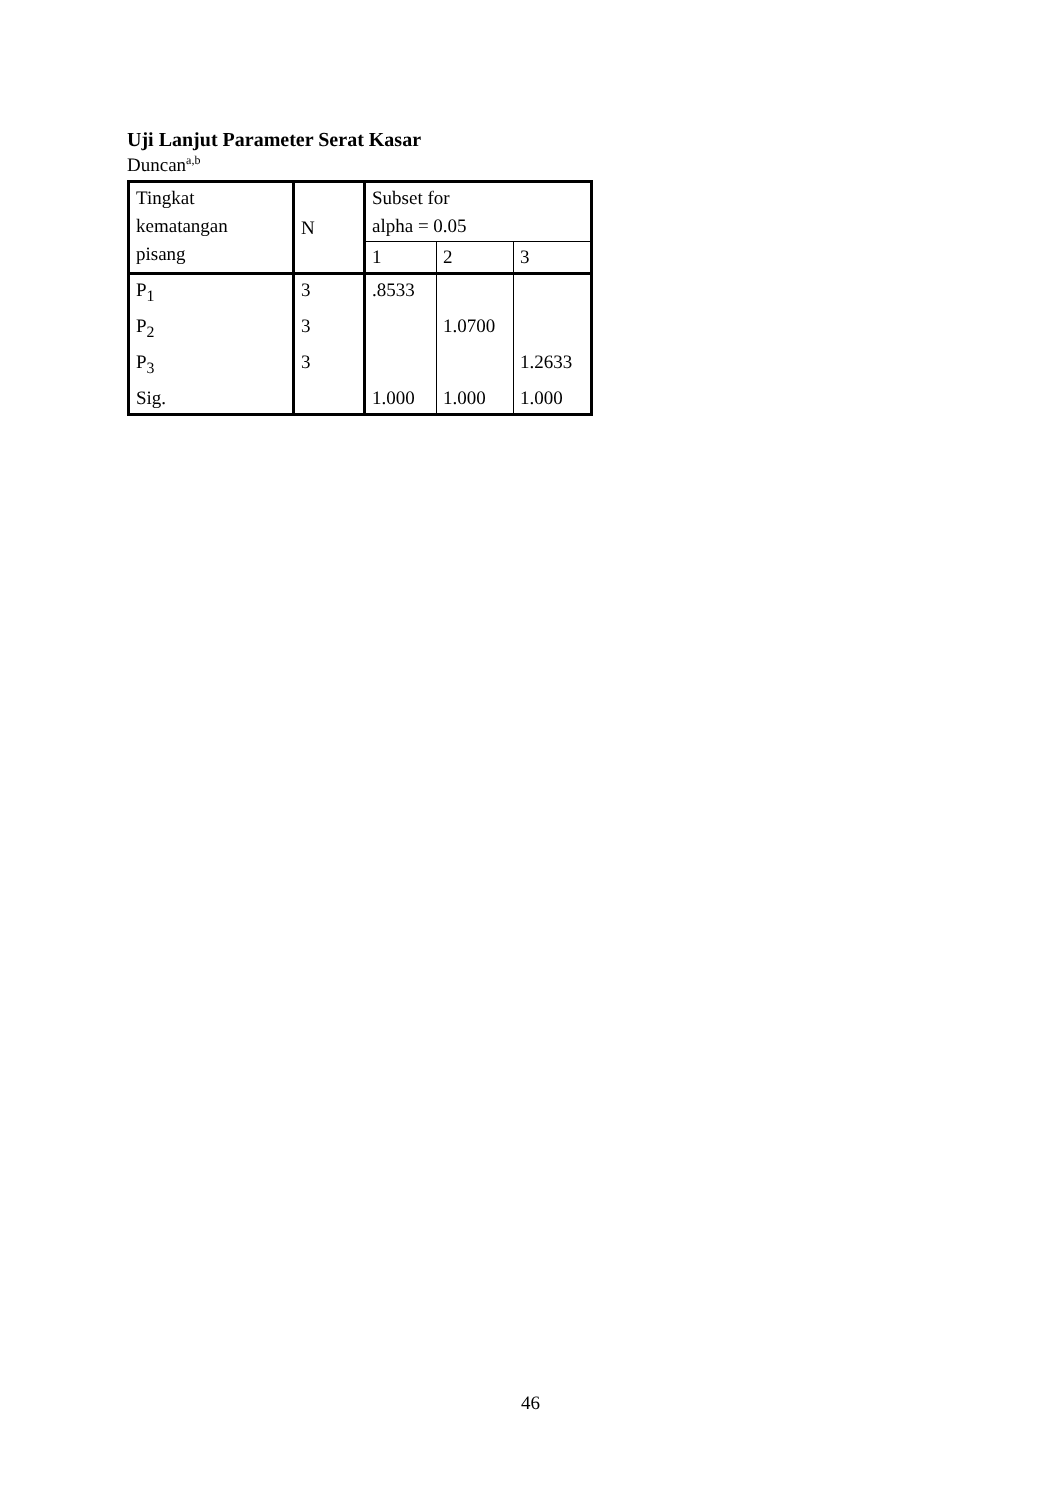Uji Lanjut Parameter Serat Kasar
Duncan<sup>a,b</sup>
| Tingkat kematangan pisang | N | Subset for alpha = 0.05 | | |
| --- | --- | --- | --- | --- |
| | | 1 | 2 | 3 |
| P<sub>1</sub> | 3 | .8533 | | |
| P<sub>2</sub> | 3 | | 1.0700 | |
| P<sub>3</sub> | 3 | | | 1.2633 |
| Sig. | | 1.000 | 1.000 | 1.000 |
46